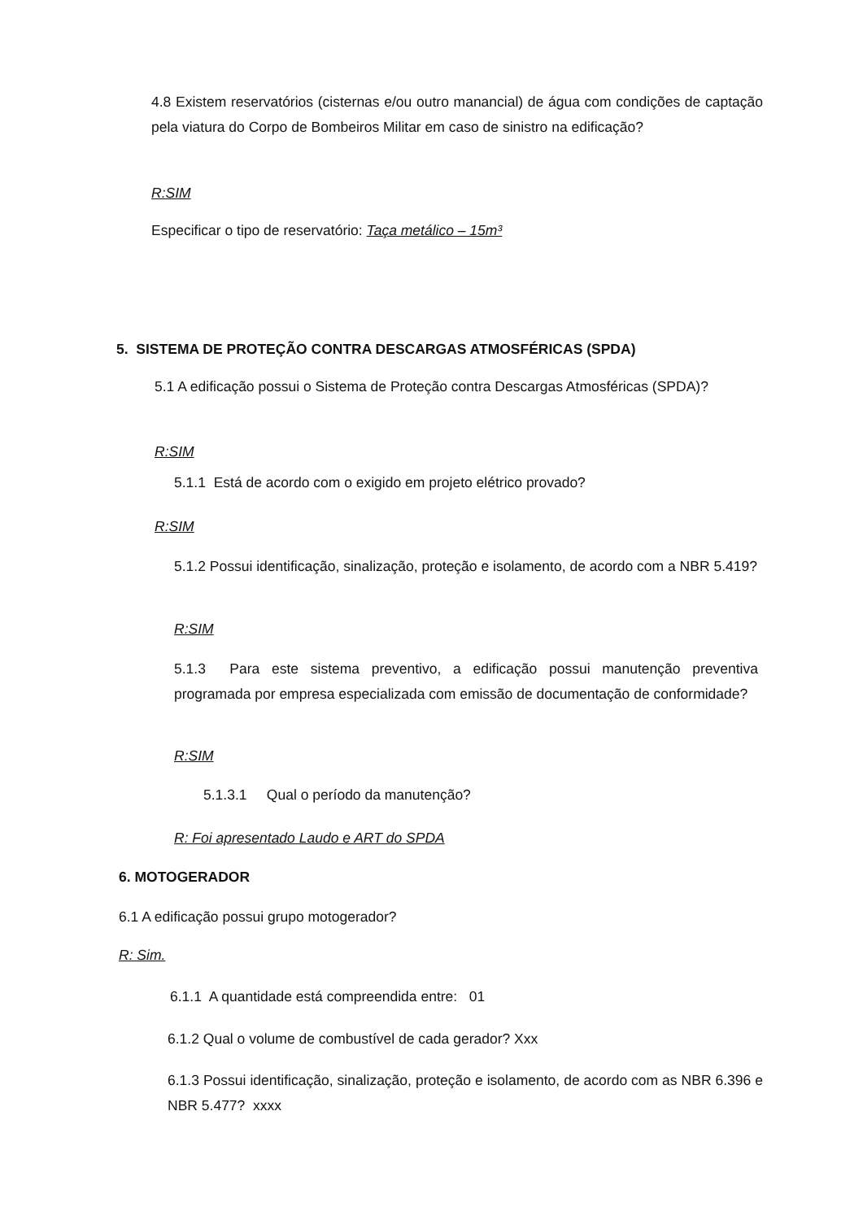4.8 Existem reservatórios (cisternas e/ou outro manancial) de água com condições de captação pela viatura do Corpo de Bombeiros Militar em caso de sinistro na edificação?
R:SIM
Especificar o tipo de reservatório: Taça metálico – 15m³
5. SISTEMA DE PROTEÇÃO CONTRA DESCARGAS ATMOSFÉRICAS (SPDA)
5.1 A edificação possui o Sistema de Proteção contra Descargas Atmosféricas (SPDA)?
R:SIM
5.1.1 Está de acordo com o exigido em projeto elétrico provado?
R:SIM
5.1.2 Possui identificação, sinalização, proteção e isolamento, de acordo com a NBR 5.419?
R:SIM
5.1.3 Para este sistema preventivo, a edificação possui manutenção preventiva programada por empresa especializada com emissão de documentação de conformidade?
R:SIM
5.1.3.1 Qual o período da manutenção?
R: Foi apresentado Laudo e ART do SPDA
6. MOTOGERADOR
6.1 A edificação possui grupo motogerador?
R: Sim.
6.1.1 A quantidade está compreendida entre: 01
6.1.2 Qual o volume de combustível de cada gerador? Xxx
6.1.3 Possui identificação, sinalização, proteção e isolamento, de acordo com as NBR 6.396 e NBR 5.477? xxxx